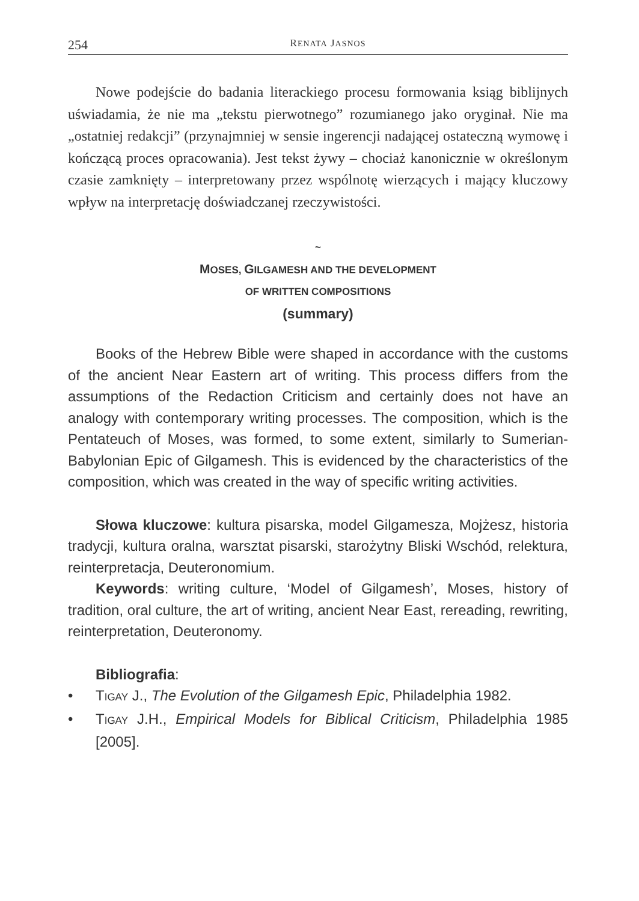254 RENATA JASNOS
Nowe podejście do badania literackiego procesu formowania ksiąg biblijnych uświadamia, że nie ma „tekstu pierwotnego” rozumianego jako oryginał. Nie ma „ostatniej redakcji” (przynajmniej w sensie ingerencji nadającej ostateczną wymowę i kończącą proces opracowania). Jest tekst żywy – chociaż kanonicznie w określonym czasie zamknięty – interpretowany przez wspólnotę wierzących i mający kluczowy wpływ na interpretację doświadczanej rzeczywistości.
~
MOSES, GILGAMESH AND THE DEVELOPMENT
OF WRITTEN COMPOSITIONS
(summary)
Books of the Hebrew Bible were shaped in accordance with the customs of the ancient Near Eastern art of writing. This process differs from the assumptions of the Redaction Criticism and certainly does not have an analogy with contemporary writing processes. The composition, which is the Pentateuch of Moses, was formed, to some extent, similarly to Sumerian-Babylonian Epic of Gilgamesh. This is evidenced by the characteristics of the composition, which was created in the way of specific writing activities.
Słowa kluczowe: kultura pisarska, model Gilgamesza, Mojżesz, historia tradycji, kultura oralna, warsztat pisarski, starożytny Bliski Wschód, relektura, reinterpretacja, Deuteronomium.
Keywords: writing culture, ‘Model of Gilgamesh’, Moses, history of tradition, oral culture, the art of writing, ancient Near East, rereading, rewriting, reinterpretation, Deuteronomy.
Bibliografia:
• TIGAY J., The Evolution of the Gilgamesh Epic, Philadelphia 1982.
• TIGAY J.H., Empirical Models for Biblical Criticism, Philadelphia 1985 [2005].